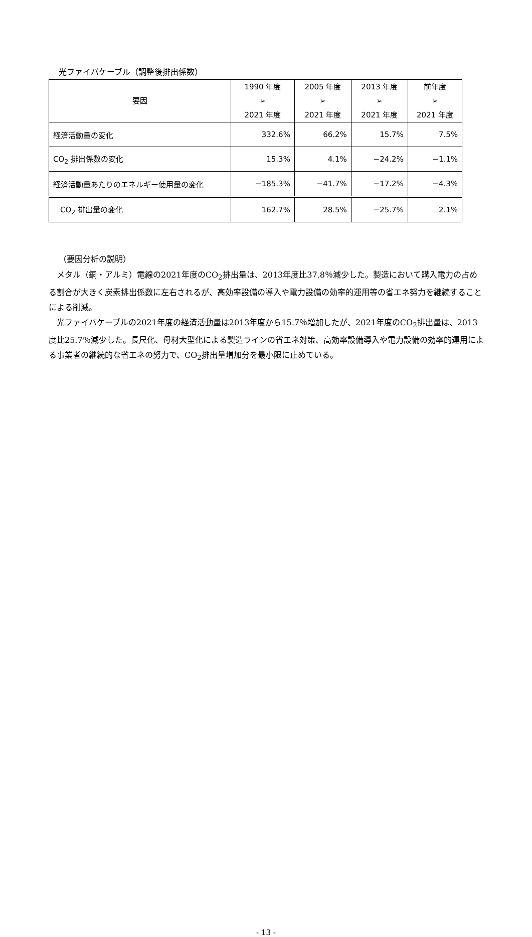光ファイバケーブル（調整後排出係数）
| 要因 | 1990 年度 ➢ 2021 年度 | 2005 年度 ➢ 2021 年度 | 2013 年度 ➢ 2021 年度 | 前年度 ➢ 2021 年度 |
| --- | --- | --- | --- | --- |
| 経済活動量の変化 | 332.6% | 66.2% | 15.7% | 7.5% |
| CO<sub>2</sub> 排出係数の変化 | 15.3% | 4.1% | −24.2% | −1.1% |
| 経済活動量あたりのエネルギー使用量の変化 | −185.3% | −41.7% | −17.2% | −4.3% |
| CO<sub>2</sub> 排出量の変化 | 162.7% | 28.5% | −25.7% | 2.1% |
（要因分析の説明）
メタル（銅・アルミ）電線の2021年度のCO<sub>2</sub>排出量は、2013年度比37.8％減少した。製造において購入電力の占める割合が大きく炭素排出係数に左右されるが、高効率設備の導入や電力設備の効率的運用等の省エネ努力を継続することによる削減。
光ファイバケーブルの2021年度の経済活動量は2013年度から15.7％増加したが、2021年度のCO<sub>2</sub>排出量は、2013度比25.7％減少した。長尺化、母材大型化による製造ラインの省エネ対策、高効率設備導入や電力設備の効率的運用による事業者の継続的な省エネの努力で、CO<sub>2</sub>排出量増加分を最小限に止めている。
- 13 -